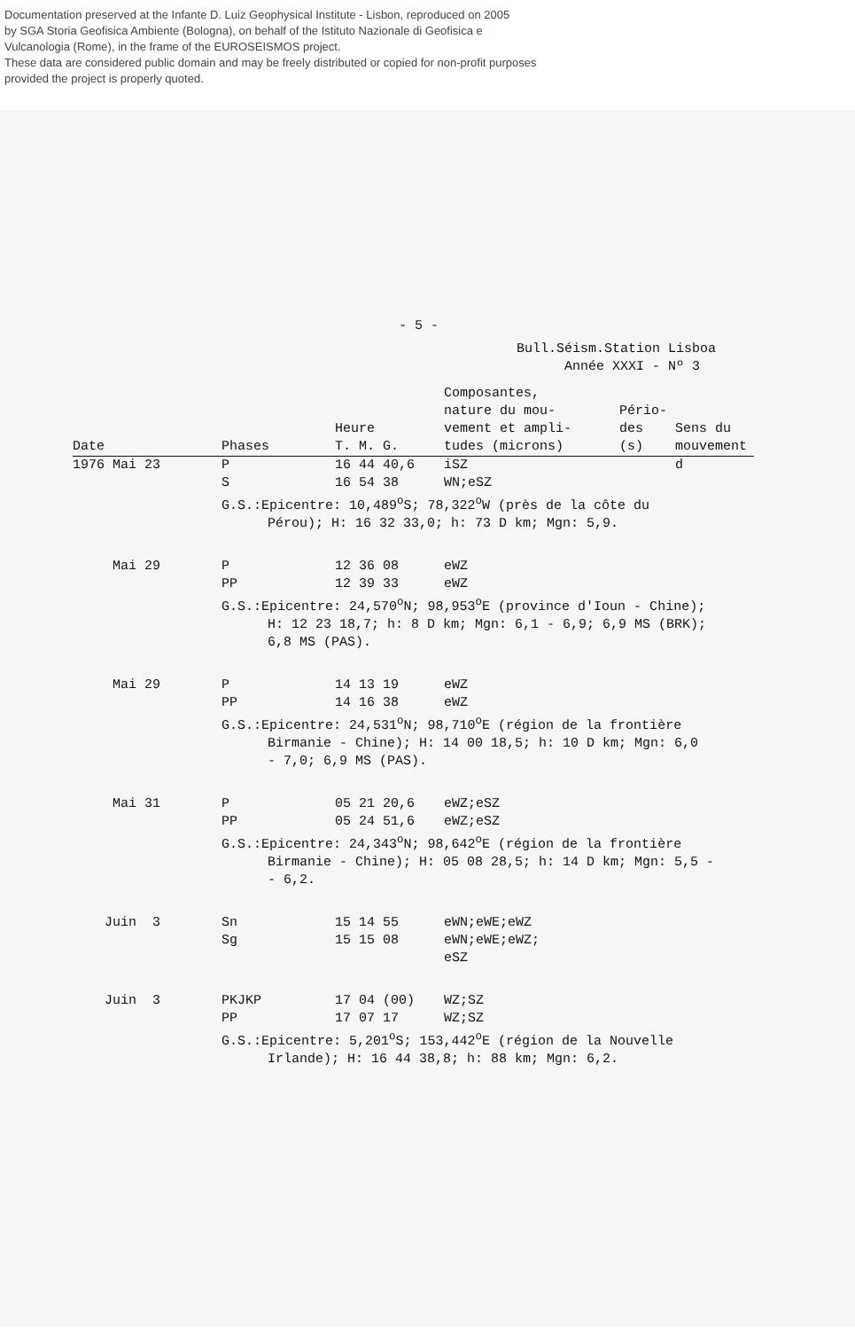Documentation preserved at the Infante D. Luiz Geophysical Institute - Lisbon, reproduced on 2005
by SGA Storia Geofisica Ambiente (Bologna), on behalf of the Istituto Nazionale di Geofisica e
Vulcanologia (Rome), in the frame of the EUROSEISMOS project.
These data are considered public domain and may be freely distributed or copied for non-profit purposes
provided the project is properly quoted.
- 5 -
Bull.Séism.Station Lisboa
Année XXXI - Nº 3
| Date | Phases | Heure T. M. G. | Composantes, nature du mou- vement et ampli- tudes (microns) | Pério- des (s) | Sens du mouvement |
| --- | --- | --- | --- | --- | --- |
| 1976 Mai 23 | P S | 16 44 40,6 16 54 38 | iSZ WN;eSZ | | d |
| | G.S.:Epicentre: 10,489<sup>o</sup>S; 78,322<sup>o</sup>W (près de la côte du Pérou); H: 16 32 33,0; h: 73 D km; Mgn: 5,9. | | | | |
| Mai 29 | P PP | 12 36 08 12 39 33 | eWZ eWZ | | |
| | G.S.:Epicentre: 24,570<sup>o</sup>N; 98,953<sup>o</sup>E (province d'Ioun - Chine); H: 12 23 18,7; h: 8 D km; Mgn: 6,1 - 6,9; 6,9 MS (BRK); 6,8 MS (PAS). | | | | |
| Mai 29 | P PP | 14 13 19 14 16 38 | eWZ eWZ | | |
| | G.S.:Epicentre: 24,531<sup>o</sup>N; 98,710<sup>o</sup>E (région de la frontière Birmanie - Chine); H: 14 00 18,5; h: 10 D km; Mgn: 6,0 - 7,0; 6,9 MS (PAS). | | | | |
| Mai 31 | P PP | 05 21 20,6 05 24 51,6 | eWZ;eSZ eWZ;eSZ | | |
| | G.S.:Epicentre: 24,343<sup>o</sup>N; 98,642<sup>o</sup>E (région de la frontière Birmanie - Chine); H: 05 08 28,5; h: 14 D km; Mgn: 5,5 - - 6,2. | | | | |
| Juin 3 | Sn Sg | 15 14 55 15 15 08 | eWN;eWE;eWZ eWN;eWE;eWZ; eSZ | | |
| Juin 3 | PKJKP PP | 17 04 (00) 17 07 17 | WZ;SZ WZ;SZ | | |
| | G.S.:Epicentre: 5,201<sup>o</sup>S; 153,442<sup>o</sup>E (région de la Nouvelle Irlande); H: 16 44 38,8; h: 88 km; Mgn: 6,2. | | | | |